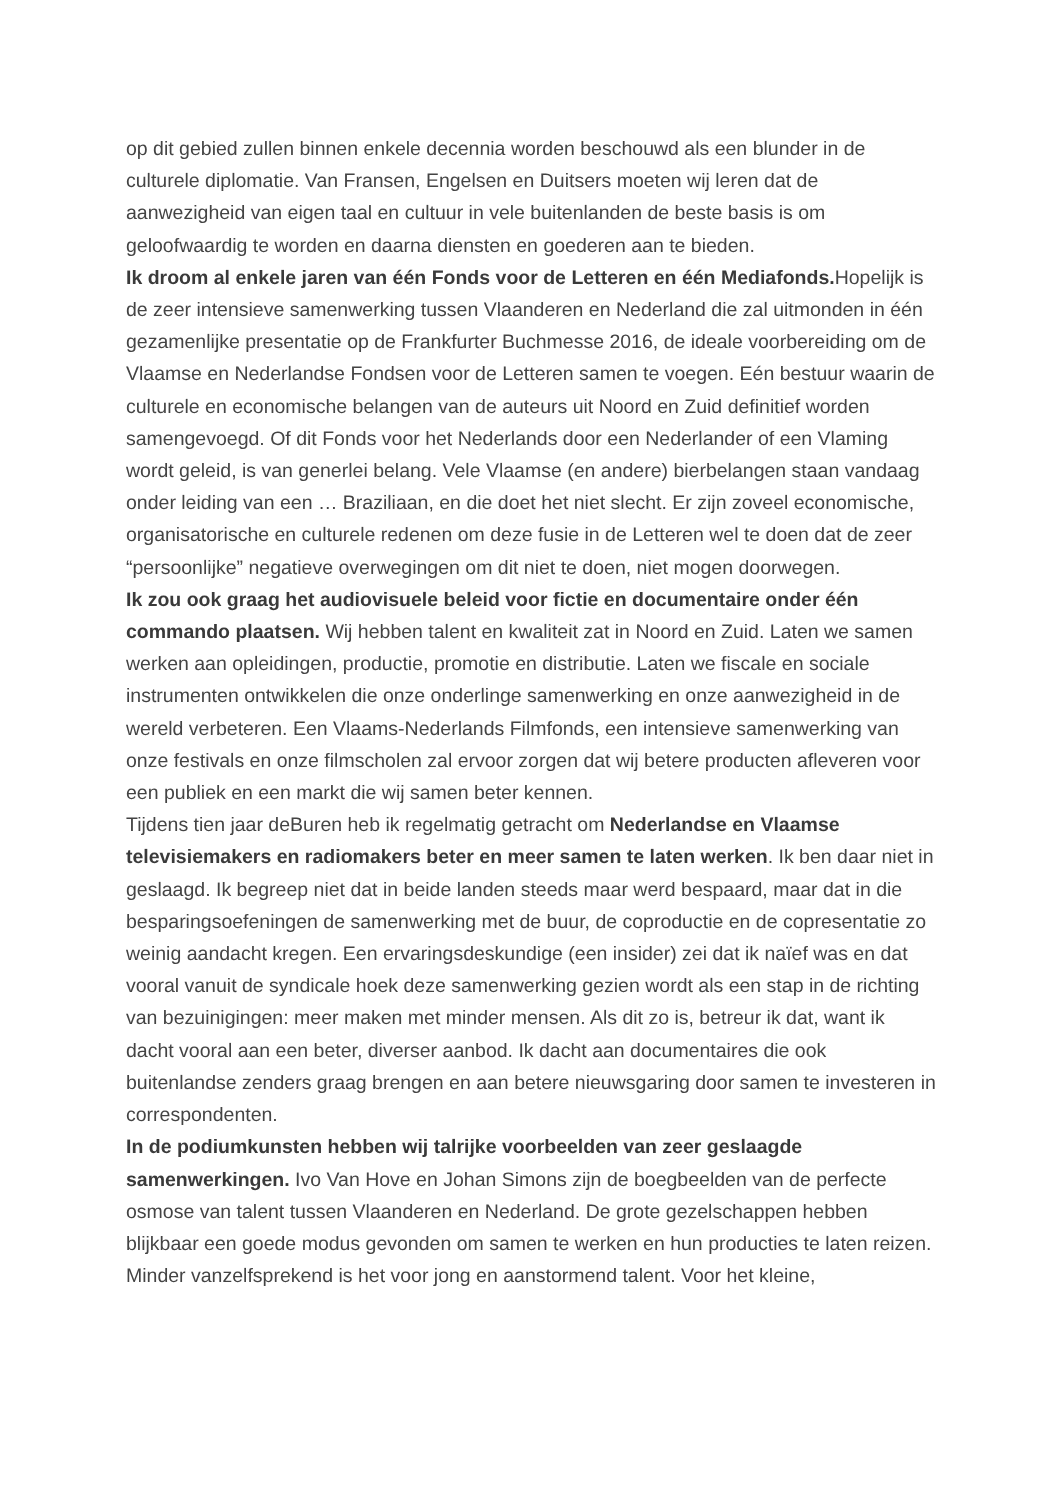op dit gebied zullen binnen enkele decennia worden beschouwd als een blunder in de culturele diplomatie. Van Fransen, Engelsen en Duitsers moeten wij leren dat de aanwezigheid van eigen taal en cultuur in vele buitenlanden de beste basis is om geloofwaardig te worden en daarna diensten en goederen aan te bieden.
Ik droom al enkele jaren van één Fonds voor de Letteren en één Mediafonds. Hopelijk is de zeer intensieve samenwerking tussen Vlaanderen en Nederland die zal uitmonden in één gezamenlijke presentatie op de Frankfurter Buchmesse 2016, de ideale voorbereiding om de Vlaamse en Nederlandse Fondsen voor de Letteren samen te voegen. Eén bestuur waarin de culturele en economische belangen van de auteurs uit Noord en Zuid definitief worden samengevoegd. Of dit Fonds voor het Nederlands door een Nederlander of een Vlaming wordt geleid, is van generlei belang. Vele Vlaamse (en andere) bierbelangen staan vandaag onder leiding van een … Braziliaan, en die doet het niet slecht. Er zijn zoveel economische, organisatorische en culturele redenen om deze fusie in de Letteren wel te doen dat de zeer “persoonlijke” negatieve overwegingen om dit niet te doen, niet mogen doorwegen.
Ik zou ook graag het audiovisuele beleid voor fictie en documentaire onder één commando plaatsen. Wij hebben talent en kwaliteit zat in Noord en Zuid. Laten we samen werken aan opleidingen, productie, promotie en distributie. Laten we fiscale en sociale instrumenten ontwikkelen die onze onderlinge samenwerking en onze aanwezigheid in de wereld verbeteren. Een Vlaams-Nederlands Filmfonds, een intensieve samenwerking van onze festivals en onze filmscholen zal ervoor zorgen dat wij betere producten afleveren voor een publiek en een markt die wij samen beter kennen.
Tijdens tien jaar deBuren heb ik regelmatig getracht om Nederlandse en Vlaamse televisiemakers en radiomakers beter en meer samen te laten werken. Ik ben daar niet in geslaagd. Ik begreep niet dat in beide landen steeds maar werd bespaard, maar dat in die besparingsoefeningen de samenwerking met de buur, de coproductie en de copresentatie zo weinig aandacht kregen. Een ervaringsdeskundige (een insider) zei dat ik naïef was en dat vooral vanuit de syndicale hoek deze samenwerking gezien wordt als een stap in de richting van bezuinigingen: meer maken met minder mensen. Als dit zo is, betreur ik dat, want ik dacht vooral aan een beter, diverser aanbod. Ik dacht aan documentaires die ook buitenlandse zenders graag brengen en aan betere nieuwsgaring door samen te investeren in correspondenten.
In de podiumkunsten hebben wij talrijke voorbeelden van zeer geslaagde samenwerkingen. Ivo Van Hove en Johan Simons zijn de boegbeelden van de perfecte osmose van talent tussen Vlaanderen en Nederland. De grote gezelschappen hebben blijkbaar een goede modus gevonden om samen te werken en hun producties te laten reizen. Minder vanzelfsprekend is het voor jong en aanstormend talent. Voor het kleine,